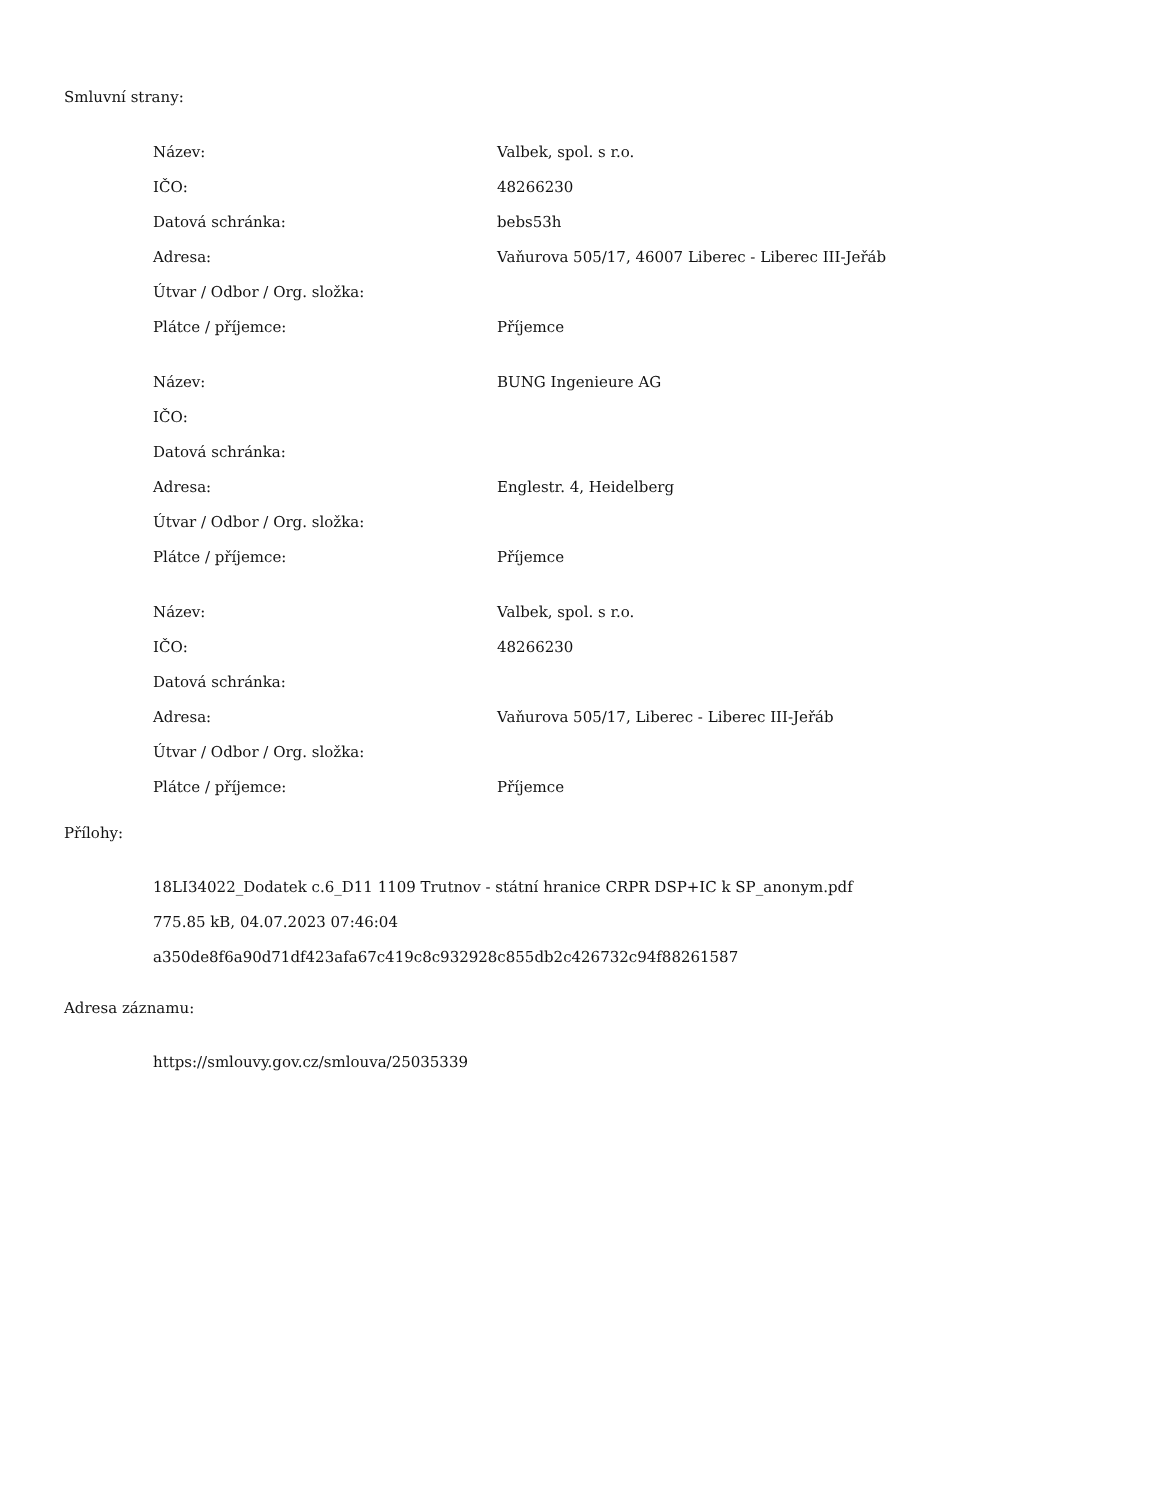Smluvní strany:
| Název: | Valbek, spol. s r.o. |
| IČO: | 48266230 |
| Datová schránka: | bebs53h |
| Adresa: | Vaňurova 505/17, 46007 Liberec - Liberec III-Jeřáb |
| Útvar / Odbor / Org. složka: | |
| Plátce / příjemce: | Příjemce |
| Název: | BUNG Ingenieure AG |
| IČO: | |
| Datová schránka: | |
| Adresa: | Englestr. 4, Heidelberg |
| Útvar / Odbor / Org. složka: | |
| Plátce / příjemce: | Příjemce |
| Název: | Valbek, spol. s r.o. |
| IČO: | 48266230 |
| Datová schránka: | |
| Adresa: | Vaňurova 505/17, Liberec - Liberec III-Jeřáb |
| Útvar / Odbor / Org. složka: | |
| Plátce / příjemce: | Příjemce |
Přílohy:
18LI34022_Dodatek c.6_D11 1109 Trutnov - státní hranice CRPR DSP+IC k SP_anonym.pdf
775.85 kB, 04.07.2023 07:46:04
a350de8f6a90d71df423afa67c419c8c932928c855db2c426732c94f88261587
Adresa záznamu:
https://smlouvy.gov.cz/smlouva/25035339